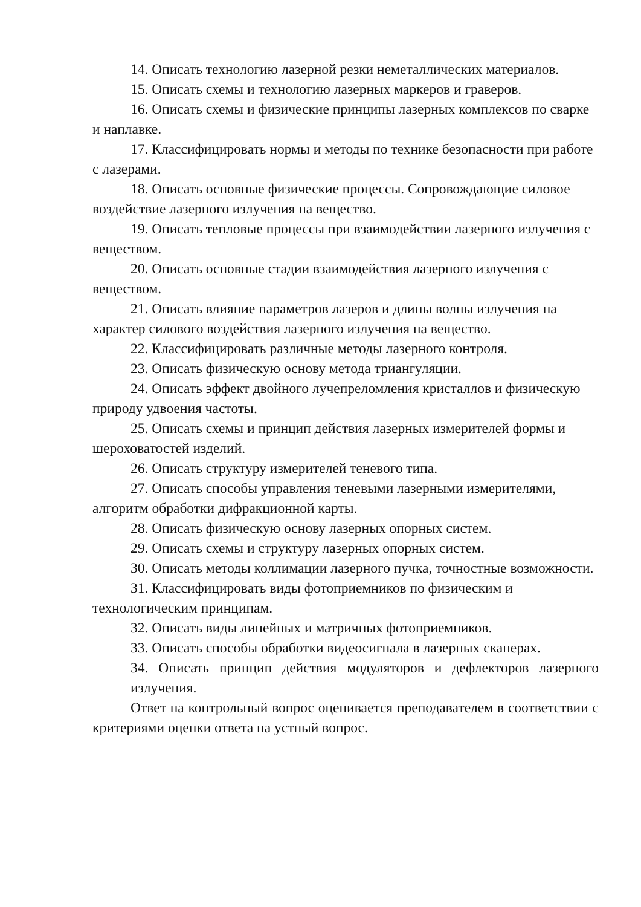14. Описать технологию лазерной резки неметаллических материалов.
15. Описать схемы и технологию лазерных маркеров и граверов.
16. Описать схемы и физические принципы лазерных комплексов по сварке и наплавке.
17. Классифицировать нормы и методы по технике безопасности при работе с лазерами.
18. Описать основные физические процессы. Сопровождающие силовое воздействие лазерного излучения на вещество.
19. Описать тепловые процессы при взаимодействии лазерного излучения с веществом.
20. Описать основные стадии взаимодействия лазерного излучения с веществом.
21. Описать влияние параметров лазеров и длины волны излучения на характер силового воздействия лазерного излучения на вещество.
22. Классифицировать различные методы лазерного контроля.
23. Описать физическую основу метода триангуляции.
24. Описать эффект двойного лучепреломления кристаллов и физическую природу удвоения частоты.
25. Описать схемы и принцип действия лазерных измерителей формы и шероховатостей изделий.
26. Описать структуру измерителей теневого типа.
27. Описать способы управления теневыми лазерными измерителями, алгоритм обработки дифракционной карты.
28. Описать физическую основу лазерных опорных систем.
29. Описать схемы и структуру лазерных опорных систем.
30. Описать методы коллимации лазерного пучка, точностные возможности.
31. Классифицировать виды фотоприемников по физическим и технологическим принципам.
32. Описать виды линейных и матричных фотоприемников.
33. Описать способы обработки видеосигнала в лазерных сканерах.
34. Описать принцип действия модуляторов и дефлекторов лазерного излучения.
Ответ на контрольный вопрос оценивается преподавателем в соответствии с критериями оценки ответа на устный вопрос.